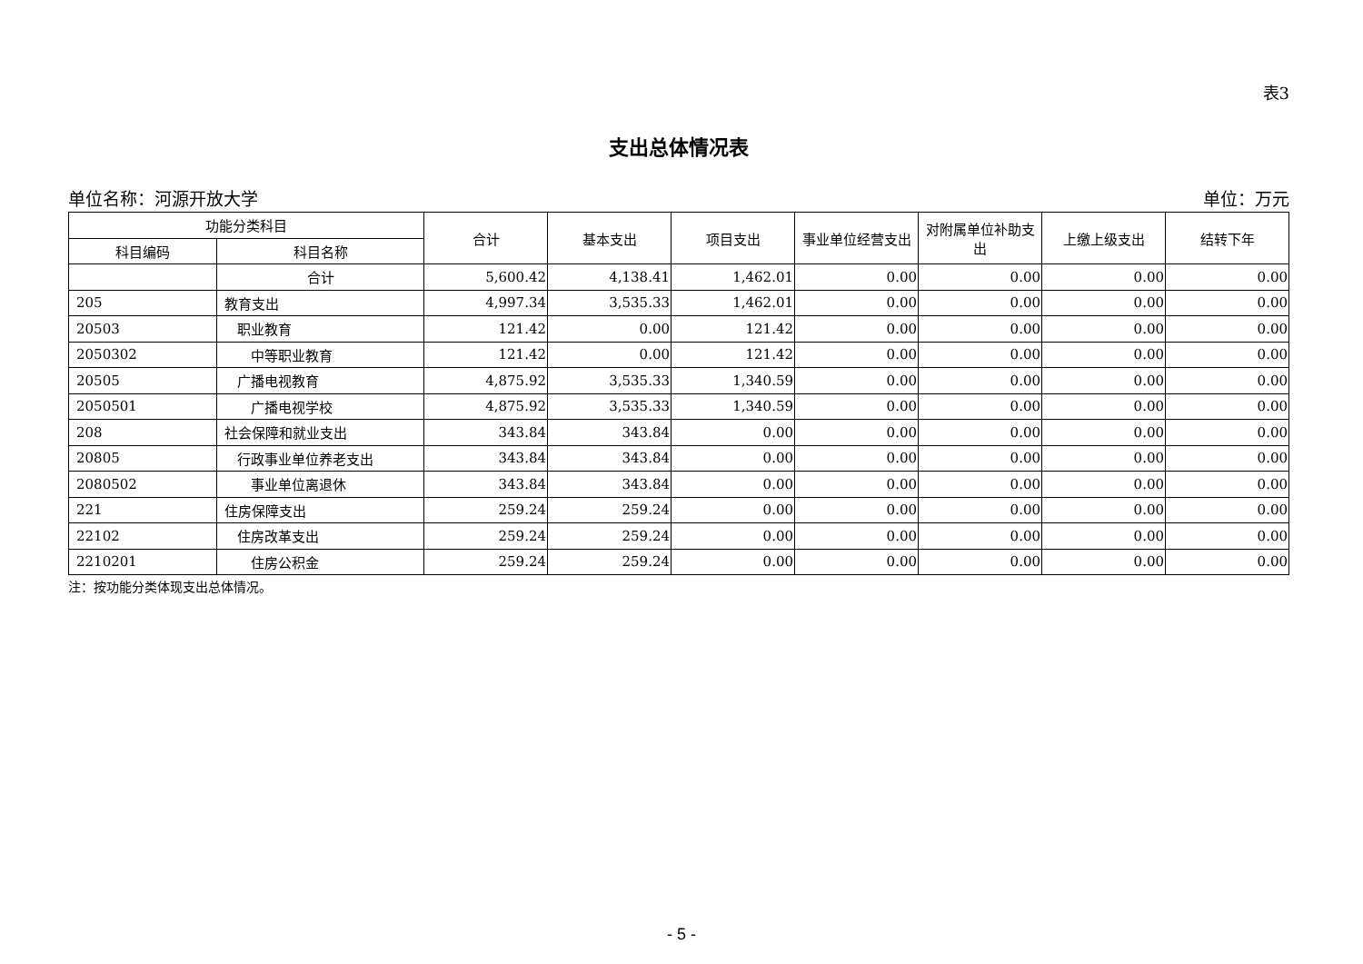表3
支出总体情况表
单位名称：河源开放大学 单位：万元
| 功能分类科目 | | 合计 | 基本支出 | 项目支出 | 事业单位经营支出 | 对附属单位补助支出 | 上缴上级支出 | 结转下年 |
| --- | --- | --- | --- | --- | --- | --- | --- | --- |
| 科目编码 | 科目名称 | | | | | | | |
| | 合计 | 5,600.42 | 4,138.41 | 1,462.01 | 0.00 | 0.00 | 0.00 | 0.00 |
| 205 | 教育支出 | 4,997.34 | 3,535.33 | 1,462.01 | 0.00 | 0.00 | 0.00 | 0.00 |
| 20503 | 职业教育 | 121.42 | 0.00 | 121.42 | 0.00 | 0.00 | 0.00 | 0.00 |
| 2050302 | 中等职业教育 | 121.42 | 0.00 | 121.42 | 0.00 | 0.00 | 0.00 | 0.00 |
| 20505 | 广播电视教育 | 4,875.92 | 3,535.33 | 1,340.59 | 0.00 | 0.00 | 0.00 | 0.00 |
| 2050501 | 广播电视学校 | 4,875.92 | 3,535.33 | 1,340.59 | 0.00 | 0.00 | 0.00 | 0.00 |
| 208 | 社会保障和就业支出 | 343.84 | 343.84 | 0.00 | 0.00 | 0.00 | 0.00 | 0.00 |
| 20805 | 行政事业单位养老支出 | 343.84 | 343.84 | 0.00 | 0.00 | 0.00 | 0.00 | 0.00 |
| 2080502 | 事业单位离退休 | 343.84 | 343.84 | 0.00 | 0.00 | 0.00 | 0.00 | 0.00 |
| 221 | 住房保障支出 | 259.24 | 259.24 | 0.00 | 0.00 | 0.00 | 0.00 | 0.00 |
| 22102 | 住房改革支出 | 259.24 | 259.24 | 0.00 | 0.00 | 0.00 | 0.00 | 0.00 |
| 2210201 | 住房公积金 | 259.24 | 259.24 | 0.00 | 0.00 | 0.00 | 0.00 | 0.00 |
注：按功能分类体现支出总体情况。
- 5 -